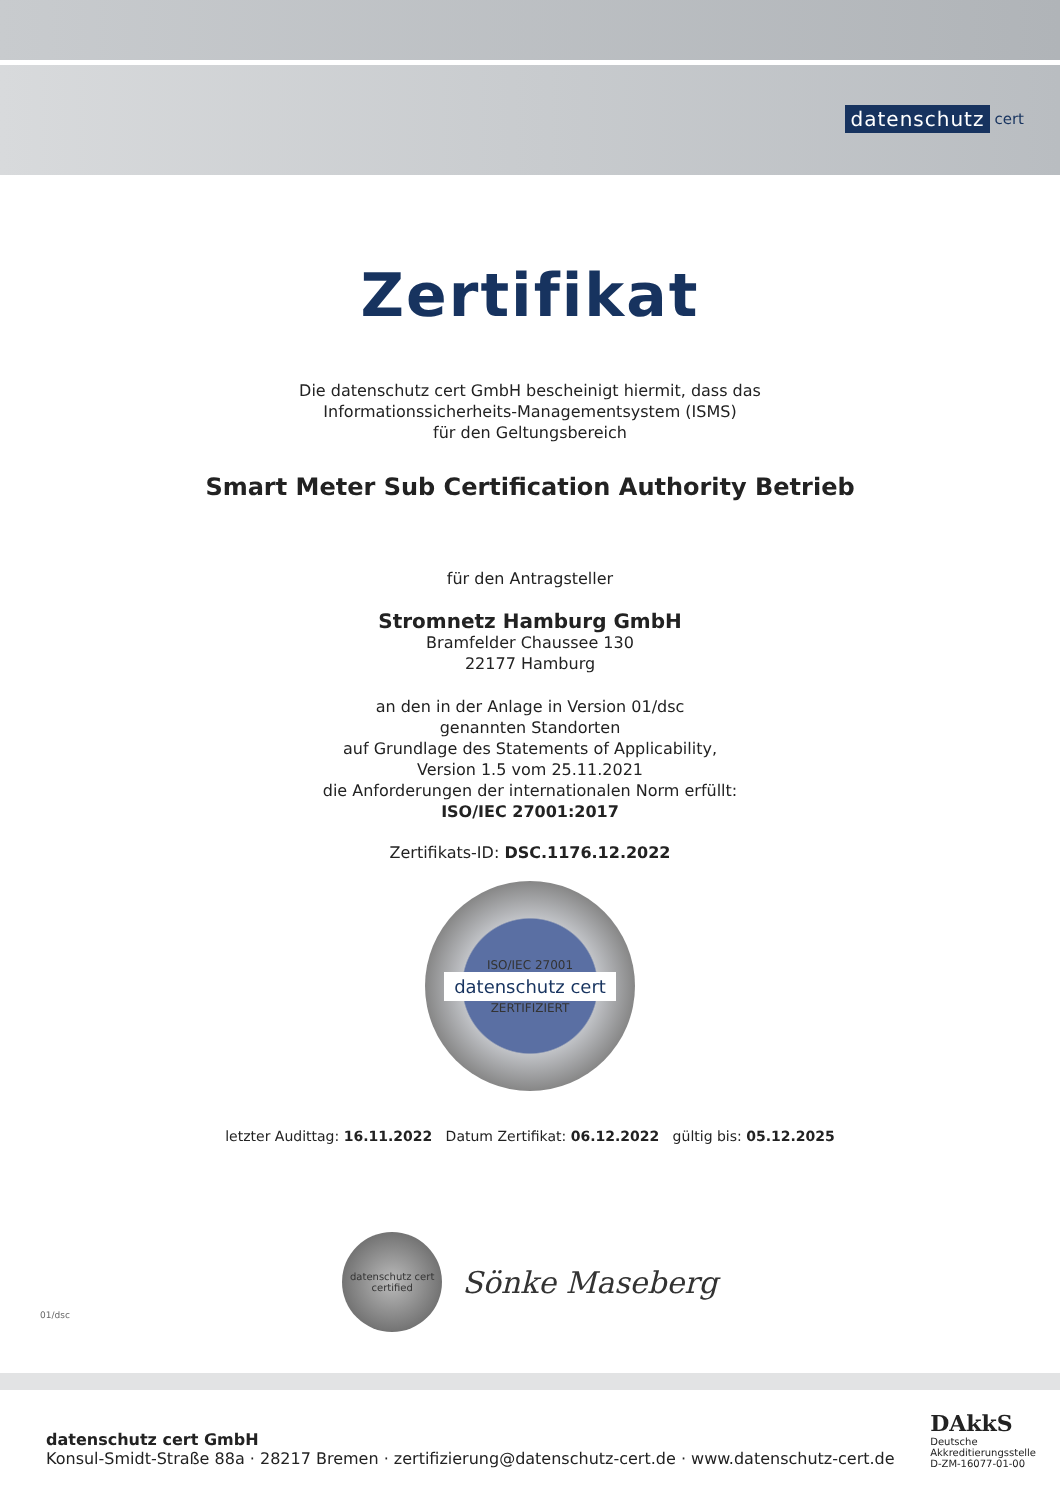datenschutz cert
Zertifikat
Die datenschutz cert GmbH bescheinigt hiermit, dass das
Informationssicherheits-Managementsystem (ISMS)
für den Geltungsbereich
Smart Meter Sub Certification Authority Betrieb
für den Antragsteller
Stromnetz Hamburg GmbH
Bramfelder Chaussee 130
22177 Hamburg
an den in der Anlage in Version 01/dsc
genannten Standorten
auf Grundlage des Statements of Applicability,
Version 1.5 vom 25.11.2021
die Anforderungen der internationalen Norm erfüllt:
ISO/IEC 27001:2017
Zertifikats-ID: DSC.1176.12.2022
ISO/IEC 27001
datenschutz cert
ZERTIFIZIERT
letzter Audittag: 16.11.2022 Datum Zertifikat: 06.12.2022 gültig bis: 05.12.2025
datenschutz cert
certified
Sönke Maseberg
01/dsc
datenschutz cert GmbH
Konsul-Smidt-Straße 88a · 28217 Bremen · zertifizierung@datenschutz-cert.de · www.datenschutz-cert.de
DAkkS
Deutsche
Akkreditierungsstelle
D-ZM-16077-01-00